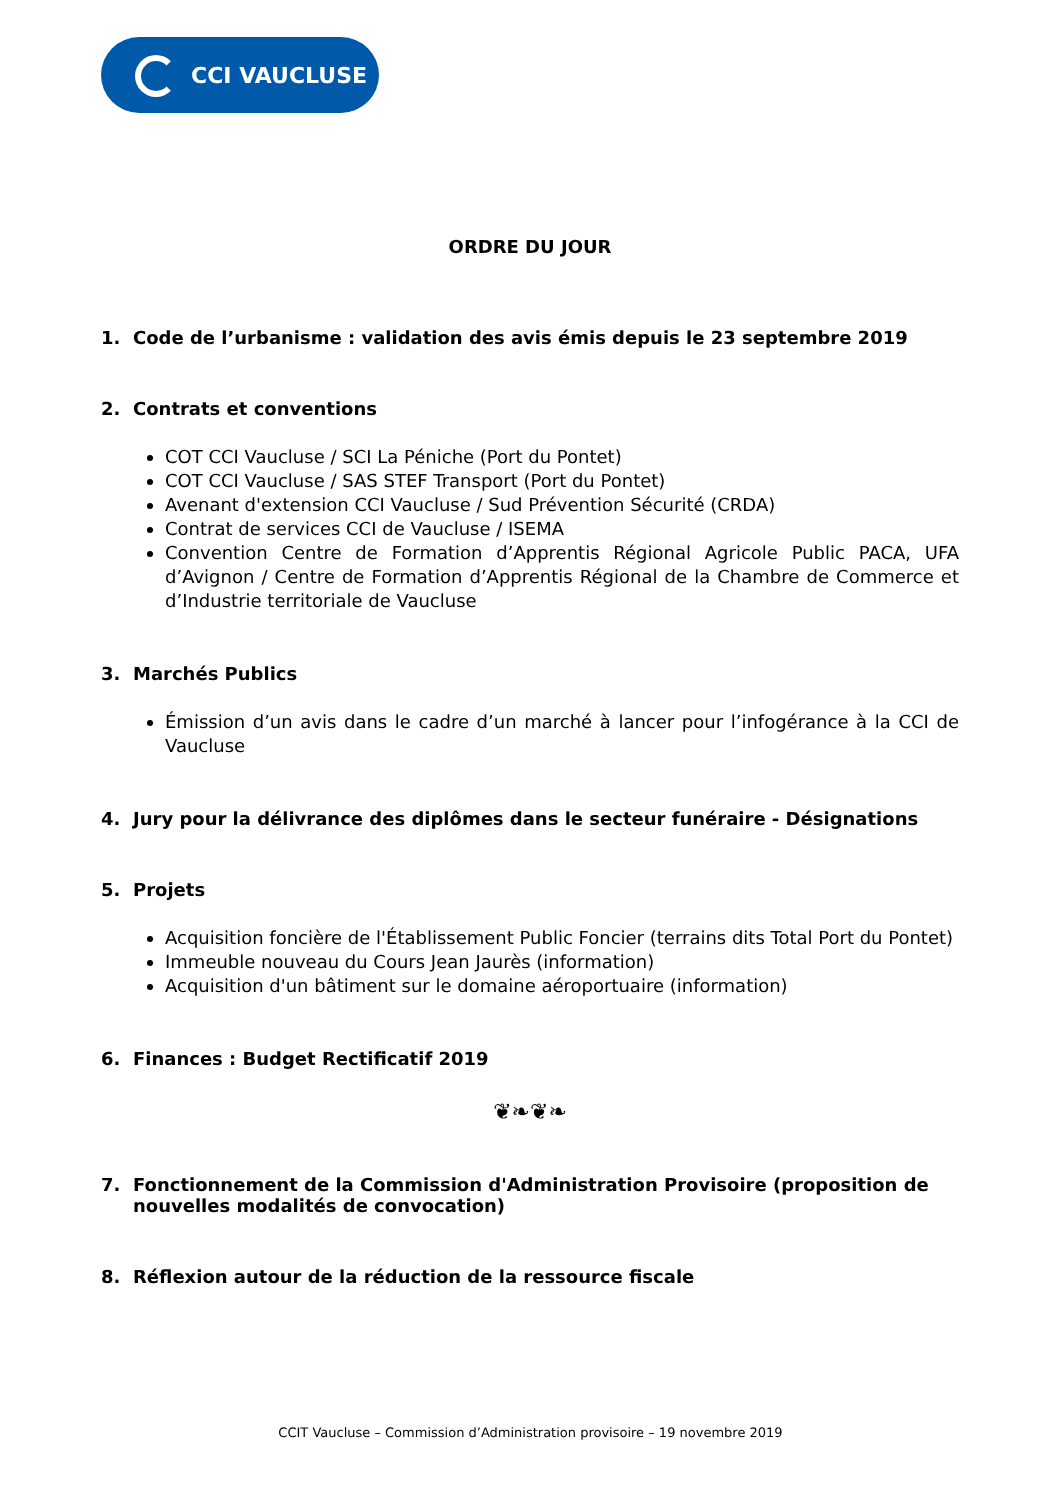CCI VAUCLUSE
ORDRE DU JOUR
1. Code de l’urbanisme : validation des avis émis depuis le 23 septembre 2019
2. Contrats et conventions
COT CCI Vaucluse / SCI La Péniche (Port du Pontet)
COT CCI Vaucluse / SAS STEF Transport (Port du Pontet)
Avenant d'extension CCI Vaucluse / Sud Prévention Sécurité (CRDA)
Contrat de services CCI de Vaucluse / ISEMA
Convention Centre de Formation d’Apprentis Régional Agricole Public PACA, UFA d’Avignon / Centre de Formation d’Apprentis Régional de la Chambre de Commerce et d’Industrie territoriale de Vaucluse
3. Marchés Publics
Émission d’un avis dans le cadre d’un marché à lancer pour l’infogérance à la CCI de Vaucluse
4. Jury pour la délivrance des diplômes dans le secteur funéraire - Désignations
5. Projets
Acquisition foncière de l'Établissement Public Foncier (terrains dits Total Port du Pontet)
Immeuble nouveau du Cours Jean Jaurès (information)
Acquisition d'un bâtiment sur le domaine aéroportuaire (information)
6. Finances : Budget Rectificatif 2019
❦❧❦❧
7. Fonctionnement de la Commission d'Administration Provisoire (proposition de nouvelles modalités de convocation)
8. Réflexion autour de la réduction de la ressource fiscale
CCIT Vaucluse – Commission d’Administration provisoire – 19 novembre 2019